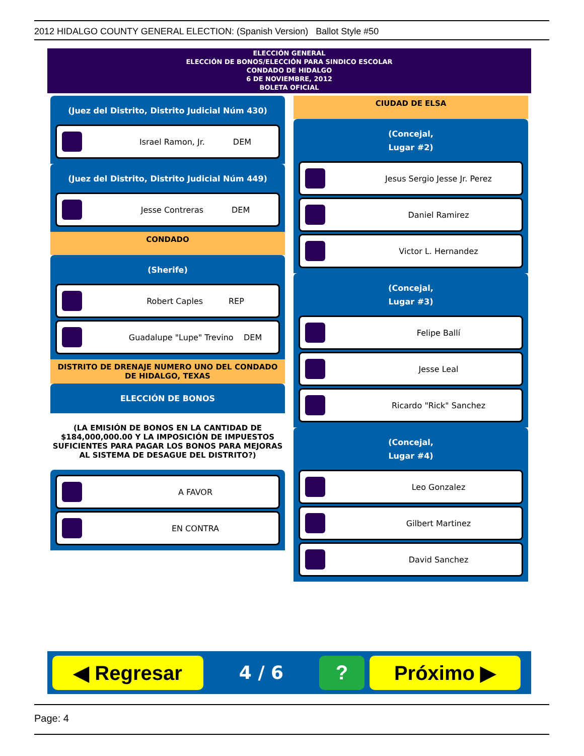2012 HIDALGO COUNTY GENERAL ELECTION: (Spanish Version) Ballot Style #50
ELECCIÓN GENERAL
ELECCIÓN DE BONOS/ELECCIÓN PARA SINDICO ESCOLAR
CONDADO DE HIDALGO
6 DE NOVIEMBRE, 2012
BOLETA OFICIAL
(Juez del Distrito, Distrito Judicial Núm 430)
Israel Ramon, Jr. DEM
(Juez del Distrito, Distrito Judicial Núm 449)
Jesse Contreras DEM
CONDADO
(Sherife)
Robert Caples REP
Guadalupe "Lupe" Trevino DEM
DISTRITO DE DRENAJE NUMERO UNO DEL CONDADO DE HIDALGO, TEXAS
ELECCIÓN DE BONOS
(LA EMISIÓN DE BONOS EN LA CANTIDAD DE $184,000,000.00 Y LA IMPOSICIÓN DE IMPUESTOS SUFICIENTES PARA PAGAR LOS BONOS PARA MEJORAS AL SISTEMA DE DESAGUE DEL DISTRITO?)
A FAVOR
EN CONTRA
CIUDAD DE ELSA
(Concejal,
Lugar #2)
Jesus Sergio Jesse Jr. Perez
Daniel Ramirez
Victor L. Hernandez
(Concejal,
Lugar #3)
Felipe Ballí
Jesse Leal
Ricardo "Rick" Sanchez
(Concejal,
Lugar #4)
Leo Gonzalez
Gilbert Martinez
David Sanchez
◀ Regresar
4 / 6
? Próximo ▶
Page: 4